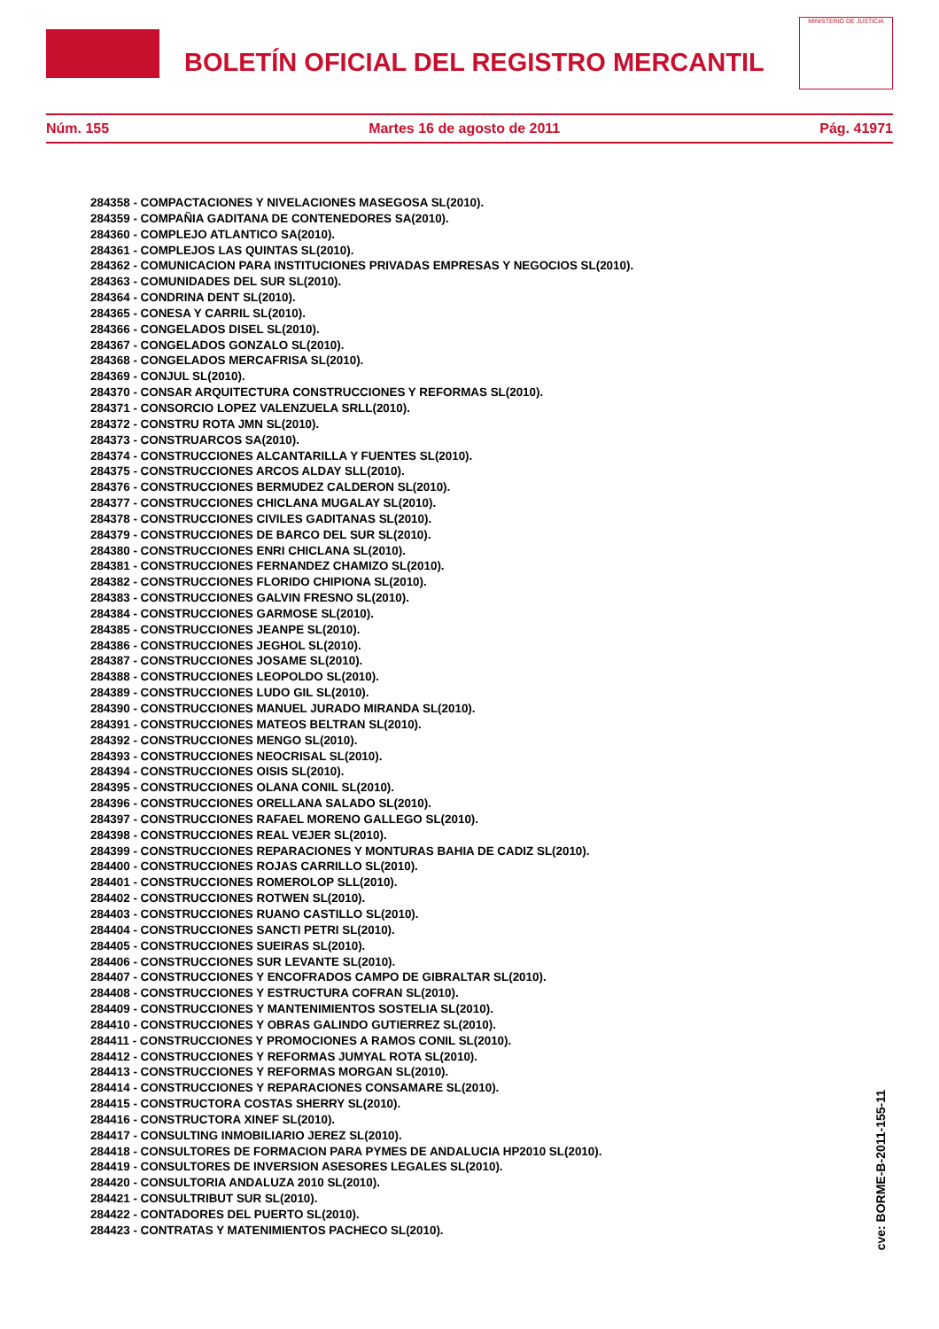BOLETÍN OFICIAL DEL REGISTRO MERCANTIL
MINISTERIO DE JUSTICIA
Núm. 155 Martes 16 de agosto de 2011 Pág. 41971
284358 - COMPACTACIONES Y NIVELACIONES MASEGOSA SL(2010).
284359 - COMPAÑIA GADITANA DE CONTENEDORES SA(2010).
284360 - COMPLEJO ATLANTICO SA(2010).
284361 - COMPLEJOS LAS QUINTAS SL(2010).
284362 - COMUNICACION PARA INSTITUCIONES PRIVADAS EMPRESAS Y NEGOCIOS SL(2010).
284363 - COMUNIDADES DEL SUR SL(2010).
284364 - CONDRINA DENT SL(2010).
284365 - CONESA Y CARRIL SL(2010).
284366 - CONGELADOS DISEL SL(2010).
284367 - CONGELADOS GONZALO SL(2010).
284368 - CONGELADOS MERCAFRISA SL(2010).
284369 - CONJUL SL(2010).
284370 - CONSAR ARQUITECTURA CONSTRUCCIONES Y REFORMAS SL(2010).
284371 - CONSORCIO LOPEZ VALENZUELA SRLL(2010).
284372 - CONSTRU ROTA JMN SL(2010).
284373 - CONSTRUARCOS SA(2010).
284374 - CONSTRUCCIONES ALCANTARILLA Y FUENTES SL(2010).
284375 - CONSTRUCCIONES ARCOS ALDAY SLL(2010).
284376 - CONSTRUCCIONES BERMUDEZ CALDERON SL(2010).
284377 - CONSTRUCCIONES CHICLANA MUGALAY SL(2010).
284378 - CONSTRUCCIONES CIVILES GADITANAS SL(2010).
284379 - CONSTRUCCIONES DE BARCO DEL SUR SL(2010).
284380 - CONSTRUCCIONES ENRI CHICLANA SL(2010).
284381 - CONSTRUCCIONES FERNANDEZ CHAMIZO SL(2010).
284382 - CONSTRUCCIONES FLORIDO CHIPIONA SL(2010).
284383 - CONSTRUCCIONES GALVIN FRESNO SL(2010).
284384 - CONSTRUCCIONES GARMOSE SL(2010).
284385 - CONSTRUCCIONES JEANPE SL(2010).
284386 - CONSTRUCCIONES JEGHOL SL(2010).
284387 - CONSTRUCCIONES JOSAME SL(2010).
284388 - CONSTRUCCIONES LEOPOLDO SL(2010).
284389 - CONSTRUCCIONES LUDO GIL SL(2010).
284390 - CONSTRUCCIONES MANUEL JURADO MIRANDA SL(2010).
284391 - CONSTRUCCIONES MATEOS BELTRAN SL(2010).
284392 - CONSTRUCCIONES MENGO SL(2010).
284393 - CONSTRUCCIONES NEOCRISAL SL(2010).
284394 - CONSTRUCCIONES OISIS SL(2010).
284395 - CONSTRUCCIONES OLANA CONIL SL(2010).
284396 - CONSTRUCCIONES ORELLANA SALADO SL(2010).
284397 - CONSTRUCCIONES RAFAEL MORENO GALLEGO SL(2010).
284398 - CONSTRUCCIONES REAL VEJER SL(2010).
284399 - CONSTRUCCIONES REPARACIONES Y MONTURAS BAHIA DE CADIZ SL(2010).
284400 - CONSTRUCCIONES ROJAS CARRILLO SL(2010).
284401 - CONSTRUCCIONES ROMEROLOP SLL(2010).
284402 - CONSTRUCCIONES ROTWEN SL(2010).
284403 - CONSTRUCCIONES RUANO CASTILLO SL(2010).
284404 - CONSTRUCCIONES SANCTI PETRI SL(2010).
284405 - CONSTRUCCIONES SUEIRAS SL(2010).
284406 - CONSTRUCCIONES SUR LEVANTE SL(2010).
284407 - CONSTRUCCIONES Y ENCOFRADOS CAMPO DE GIBRALTAR SL(2010).
284408 - CONSTRUCCIONES Y ESTRUCTURA COFRAN SL(2010).
284409 - CONSTRUCCIONES Y MANTENIMIENTOS SOSTELIA SL(2010).
284410 - CONSTRUCCIONES Y OBRAS GALINDO GUTIERREZ SL(2010).
284411 - CONSTRUCCIONES Y PROMOCIONES A RAMOS CONIL SL(2010).
284412 - CONSTRUCCIONES Y REFORMAS JUMYAL ROTA SL(2010).
284413 - CONSTRUCCIONES Y REFORMAS MORGAN SL(2010).
284414 - CONSTRUCCIONES Y REPARACIONES CONSAMARE SL(2010).
284415 - CONSTRUCTORA COSTAS SHERRY SL(2010).
284416 - CONSTRUCTORA XINEF SL(2010).
284417 - CONSULTING INMOBILIARIO JEREZ SL(2010).
284418 - CONSULTORES DE FORMACION PARA PYMES DE ANDALUCIA HP2010 SL(2010).
284419 - CONSULTORES DE INVERSION ASESORES LEGALES SL(2010).
284420 - CONSULTORIA ANDALUZA 2010 SL(2010).
284421 - CONSULTRIBUT SUR SL(2010).
284422 - CONTADORES DEL PUERTO SL(2010).
284423 - CONTRATAS Y MATENIMIENTOS PACHECO SL(2010).
cve: BORME-B-2011-155-11